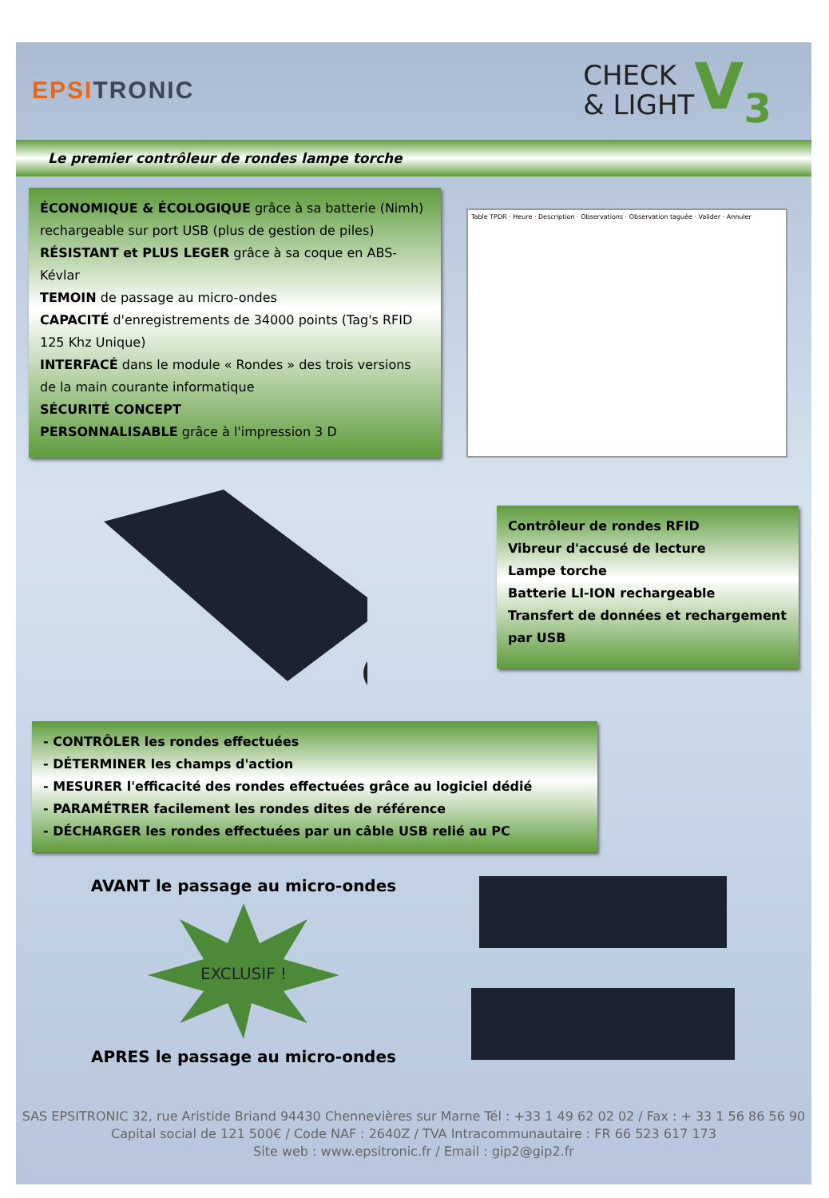EPSITRONIC
CHECK
& LIGHT
V<sub>3</sub>
Le premier contrôleur de rondes lampe torche
ÉCONOMIQUE & ÉCOLOGIQUE grâce à sa batterie (Nimh) rechargeable sur port USB (plus de gestion de piles)
RÉSISTANT et PLUS LEGER grâce à sa coque en ABS-Kévlar
TEMOIN de passage au micro-ondes
CAPACITÉ d'enregistrements de 34000 points (Tag's RFID 125 Khz Unique)
INTERFACÉ dans le module « Rondes » des trois versions de la main courante informatique
SÉCURITÉ CONCEPT
PERSONNALISABLE grâce à l'impression 3 D
Table TPDR · Heure · Description · Observations · Observation taguée · Valider · Annuler
Contrôleur de rondes RFID
Vibreur d'accusé de lecture
Lampe torche
Batterie LI-ION rechargeable
Transfert de données et rechargement par USB
- CONTRÔLER les rondes effectuées
- DÉTERMINER les champs d'action
- MESURER l'efficacité des rondes effectuées grâce au logiciel dédié
- PARAMÉTRER facilement les rondes dites de référence
- DÉCHARGER les rondes effectuées par un câble USB relié au PC
AVANT le passage au micro-ondes
EXCLUSIF !
APRES le passage au micro-ondes
SAS EPSITRONIC 32, rue Aristide Briand 94430 Chennevières sur Marne Tél : +33 1 49 62 02 02 / Fax : + 33 1 56 86 56 90
Capital social de 121 500€ / Code NAF : 2640Z / TVA Intracommunautaire : FR 66 523 617 173
Site web : www.epsitronic.fr / Email : gip2@gip2.fr